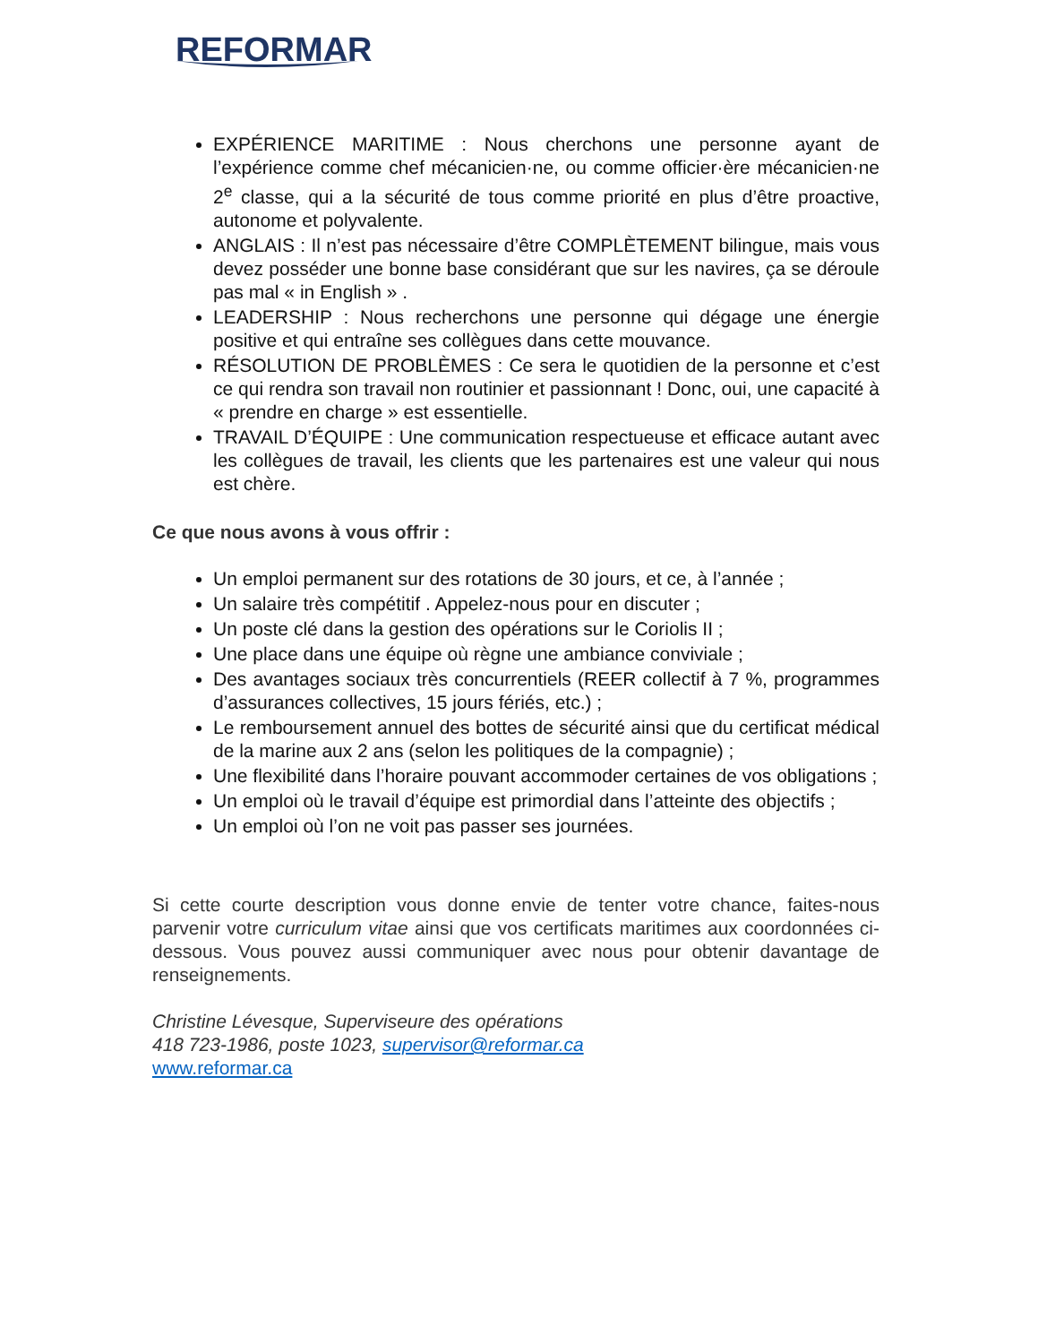REFORMAR
EXPÉRIENCE MARITIME : Nous cherchons une personne ayant de l’expérience comme chef mécanicien·ne, ou comme officier·ère mécanicien·ne 2<sup>e</sup> classe, qui a la sécurité de tous comme priorité en plus d’être proactive, autonome et polyvalente.
ANGLAIS : Il n’est pas nécessaire d’être COMPLÈTEMENT bilingue, mais vous devez posséder une bonne base considérant que sur les navires, ça se déroule pas mal « in English » .
LEADERSHIP : Nous recherchons une personne qui dégage une énergie positive et qui entraîne ses collègues dans cette mouvance.
RÉSOLUTION DE PROBLÈMES : Ce sera le quotidien de la personne et c’est ce qui rendra son travail non routinier et passionnant ! Donc, oui, une capacité à « prendre en charge » est essentielle.
TRAVAIL D’ÉQUIPE : Une communication respectueuse et efficace autant avec les collègues de travail, les clients que les partenaires est une valeur qui nous est chère.
Ce que nous avons à vous offrir :
Un emploi permanent sur des rotations de 30 jours, et ce, à l’année ;
Un salaire très compétitif . Appelez-nous pour en discuter ;
Un poste clé dans la gestion des opérations sur le Coriolis II ;
Une place dans une équipe où règne une ambiance conviviale ;
Des avantages sociaux très concurrentiels (REER collectif à 7 %, programmes d’assurances collectives, 15 jours fériés, etc.) ;
Le remboursement annuel des bottes de sécurité ainsi que du certificat médical de la marine aux 2 ans (selon les politiques de la compagnie) ;
Une flexibilité dans l’horaire pouvant accommoder certaines de vos obligations ;
Un emploi où le travail d’équipe est primordial dans l’atteinte des objectifs ;
Un emploi où l’on ne voit pas passer ses journées.
Si cette courte description vous donne envie de tenter votre chance, faites-nous parvenir votre curriculum vitae ainsi que vos certificats maritimes aux coordonnées ci-dessous. Vous pouvez aussi communiquer avec nous pour obtenir davantage de renseignements.
Christine Lévesque, Superviseure des opérations
418 723-1986, poste 1023, supervisor@reformar.ca
www.reformar.ca